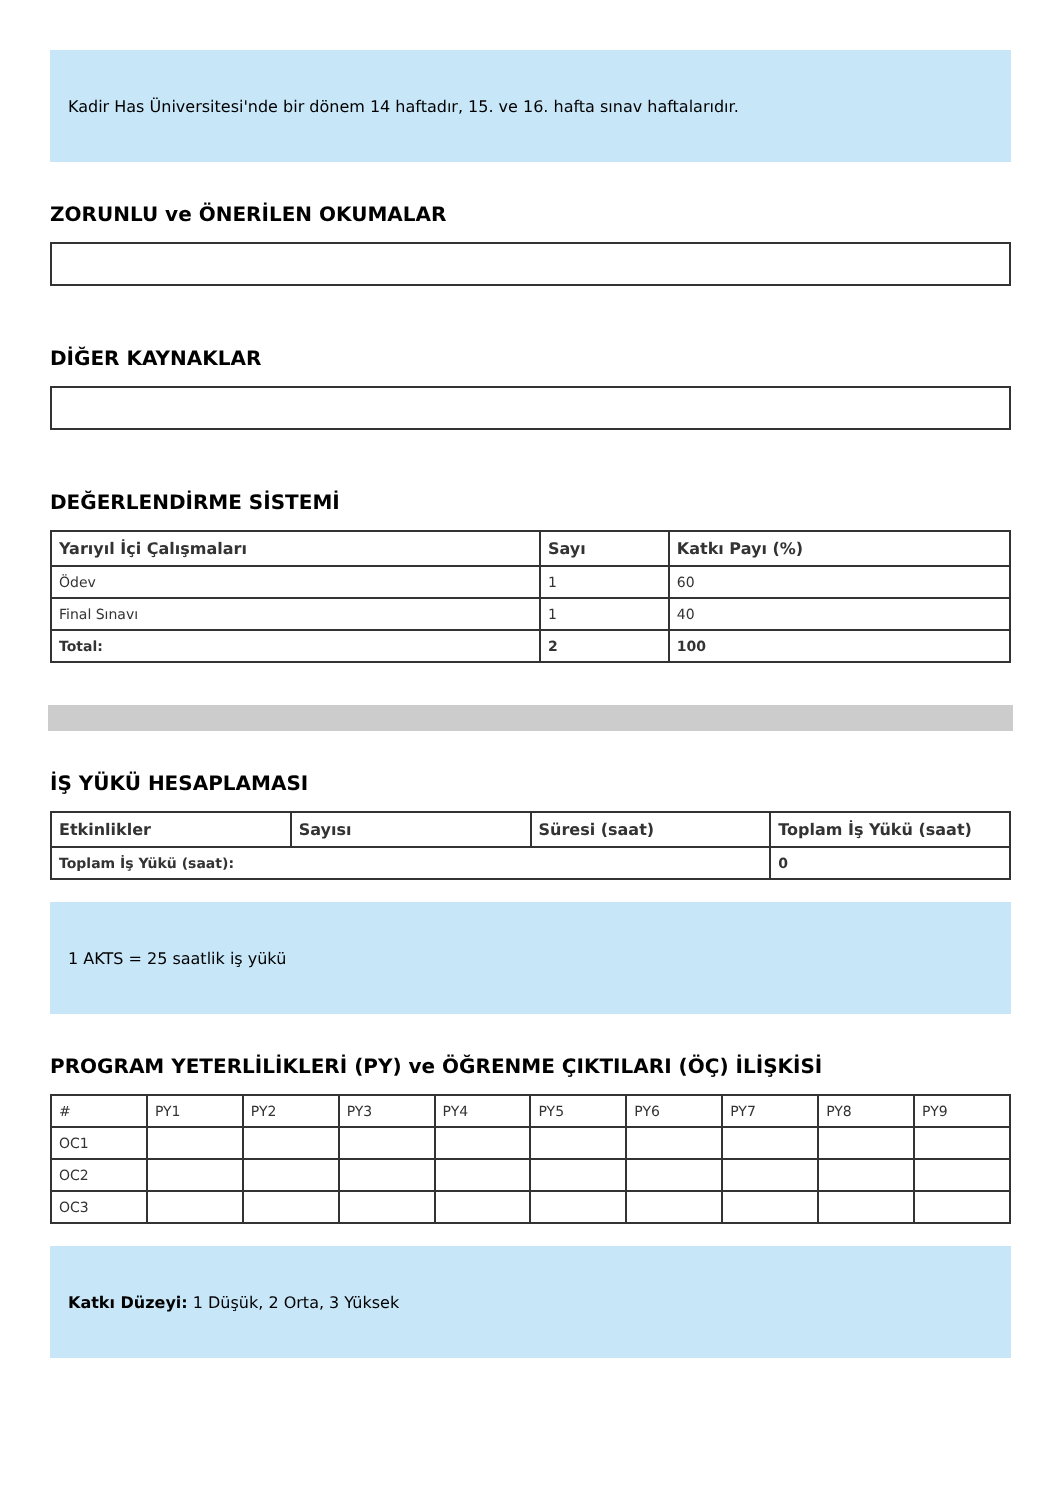Kadir Has Üniversitesi'nde bir dönem 14 haftadır, 15. ve 16. hafta sınav haftalarıdır.
ZORUNLU ve ÖNERİLEN OKUMALAR
DİĞER KAYNAKLAR
DEĞERLENDİRME SİSTEMİ
| Yarıyıl İçi Çalışmaları | Sayı | Katkı Payı (%) |
| --- | --- | --- |
| Ödev | 1 | 60 |
| Final Sınavı | 1 | 40 |
| Total: | 2 | 100 |
İŞ YÜKÜ HESAPLAMASI
| Etkinlikler | Sayısı | Süresi (saat) | Toplam İş Yükü (saat) |
| --- | --- | --- | --- |
| Toplam İş Yükü (saat): | | | 0 |
1 AKTS = 25 saatlik iş yükü
PROGRAM YETERLİLİKLERİ (PY) ve ÖĞRENME ÇIKTILARI (ÖÇ) İLİŞKİSİ
| # | PY1 | PY2 | PY3 | PY4 | PY5 | PY6 | PY7 | PY8 | PY9 |
| OC1 | | | | | | | | | |
| OC2 | | | | | | | | | |
| OC3 | | | | | | | | | |
Katkı Düzeyi: 1 Düşük, 2 Orta, 3 Yüksek